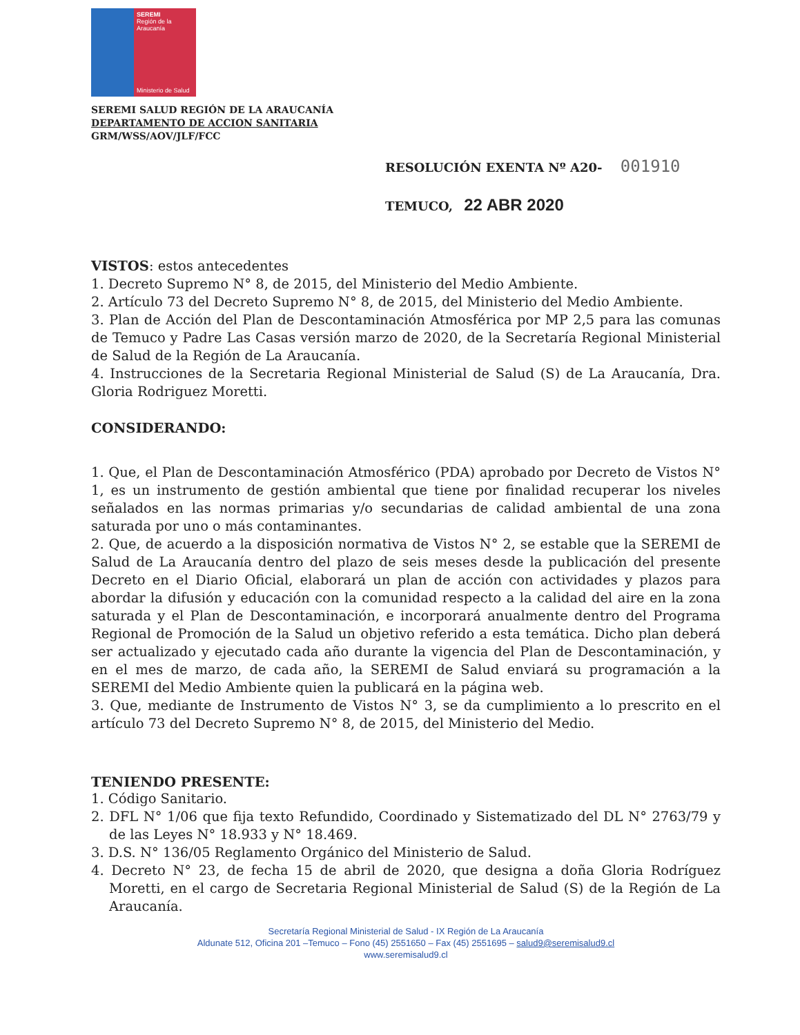SEREMI
Región de la Araucanía
Ministerio de Salud
SEREMI SALUD REGIÓN DE LA ARAUCANÍA
DEPARTAMENTO DE ACCION SANITARIA
GRM/WSS/AOV/JLF/FCC
RESOLUCIÓN EXENTA Nº A20- 001910
TEMUCO, 22 ABR 2020
VISTOS: estos antecedentes
1. Decreto Supremo N° 8, de 2015, del Ministerio del Medio Ambiente.
2. Artículo 73 del Decreto Supremo N° 8, de 2015, del Ministerio del Medio Ambiente.
3. Plan de Acción del Plan de Descontaminación Atmosférica por MP 2,5 para las comunas de Temuco y Padre Las Casas versión marzo de 2020, de la Secretaría Regional Ministerial de Salud de la Región de La Araucanía.
4. Instrucciones de la Secretaria Regional Ministerial de Salud (S) de La Araucanía, Dra. Gloria Rodriguez Moretti.
CONSIDERANDO:
1. Que, el Plan de Descontaminación Atmosférico (PDA) aprobado por Decreto de Vistos N° 1, es un instrumento de gestión ambiental que tiene por finalidad recuperar los niveles señalados en las normas primarias y/o secundarias de calidad ambiental de una zona saturada por uno o más contaminantes.
2. Que, de acuerdo a la disposición normativa de Vistos N° 2, se estable que la SEREMI de Salud de La Araucanía dentro del plazo de seis meses desde la publicación del presente Decreto en el Diario Oficial, elaborará un plan de acción con actividades y plazos para abordar la difusión y educación con la comunidad respecto a la calidad del aire en la zona saturada y el Plan de Descontaminación, e incorporará anualmente dentro del Programa Regional de Promoción de la Salud un objetivo referido a esta temática. Dicho plan deberá ser actualizado y ejecutado cada año durante la vigencia del Plan de Descontaminación, y en el mes de marzo, de cada año, la SEREMI de Salud enviará su programación a la SEREMI del Medio Ambiente quien la publicará en la página web.
3. Que, mediante de Instrumento de Vistos N° 3, se da cumplimiento a lo prescrito en el artículo 73 del Decreto Supremo N° 8, de 2015, del Ministerio del Medio.
TENIENDO PRESENTE:
1. Código Sanitario.
2. DFL N° 1/06 que fija texto Refundido, Coordinado y Sistematizado del DL N° 2763/79 y de las Leyes N° 18.933 y N° 18.469.
3. D.S. N° 136/05 Reglamento Orgánico del Ministerio de Salud.
4. Decreto N° 23, de fecha 15 de abril de 2020, que designa a doña Gloria Rodríguez Moretti, en el cargo de Secretaria Regional Ministerial de Salud (S) de la Región de La Araucanía.
Secretaría Regional Ministerial de Salud - IX Región de La Araucanía
Aldunate 512, Oficina 201 –Temuco – Fono (45) 2551650 – Fax (45) 2551695 – salud9@seremisalud9.cl
www.seremisalud9.cl